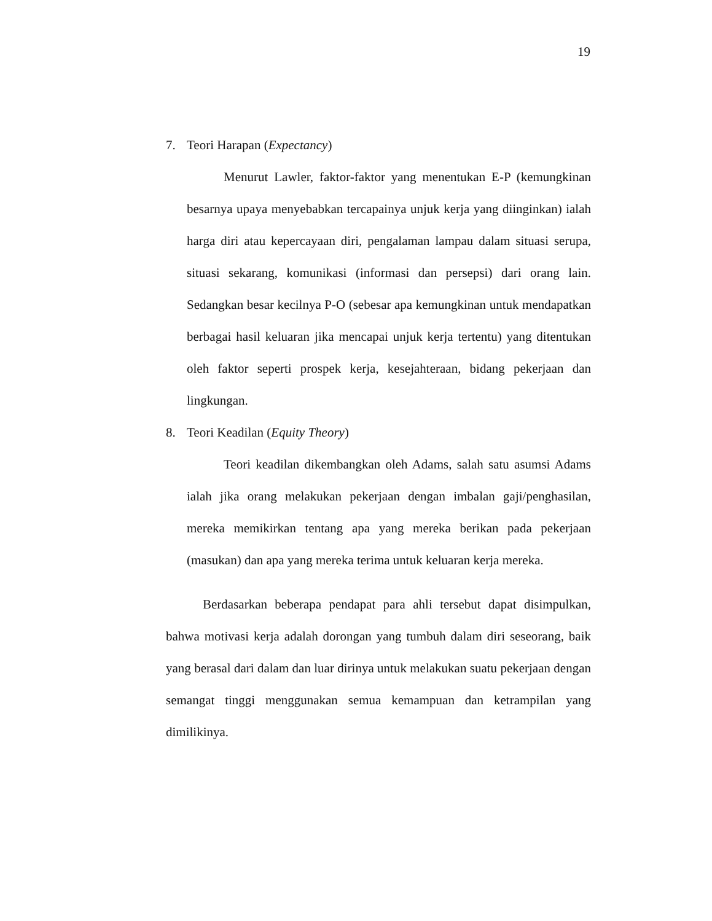19
7. Teori Harapan (Expectancy)
Menurut Lawler, faktor-faktor yang menentukan E-P (kemungkinan besarnya upaya menyebabkan tercapainya unjuk kerja yang diinginkan) ialah harga diri atau kepercayaan diri, pengalaman lampau dalam situasi serupa, situasi sekarang, komunikasi (informasi dan persepsi) dari orang lain. Sedangkan besar kecilnya P-O (sebesar apa kemungkinan untuk mendapatkan berbagai hasil keluaran jika mencapai unjuk kerja tertentu) yang ditentukan oleh faktor seperti prospek kerja, kesejahteraan, bidang pekerjaan dan lingkungan.
8. Teori Keadilan (Equity Theory)
Teori keadilan dikembangkan oleh Adams, salah satu asumsi Adams ialah jika orang melakukan pekerjaan dengan imbalan gaji/penghasilan, mereka memikirkan tentang apa yang mereka berikan pada pekerjaan (masukan) dan apa yang mereka terima untuk keluaran kerja mereka.
Berdasarkan beberapa pendapat para ahli tersebut dapat disimpulkan, bahwa motivasi kerja adalah dorongan yang tumbuh dalam diri seseorang, baik yang berasal dari dalam dan luar dirinya untuk melakukan suatu pekerjaan dengan semangat tinggi menggunakan semua kemampuan dan ketrampilan yang dimilikinya.